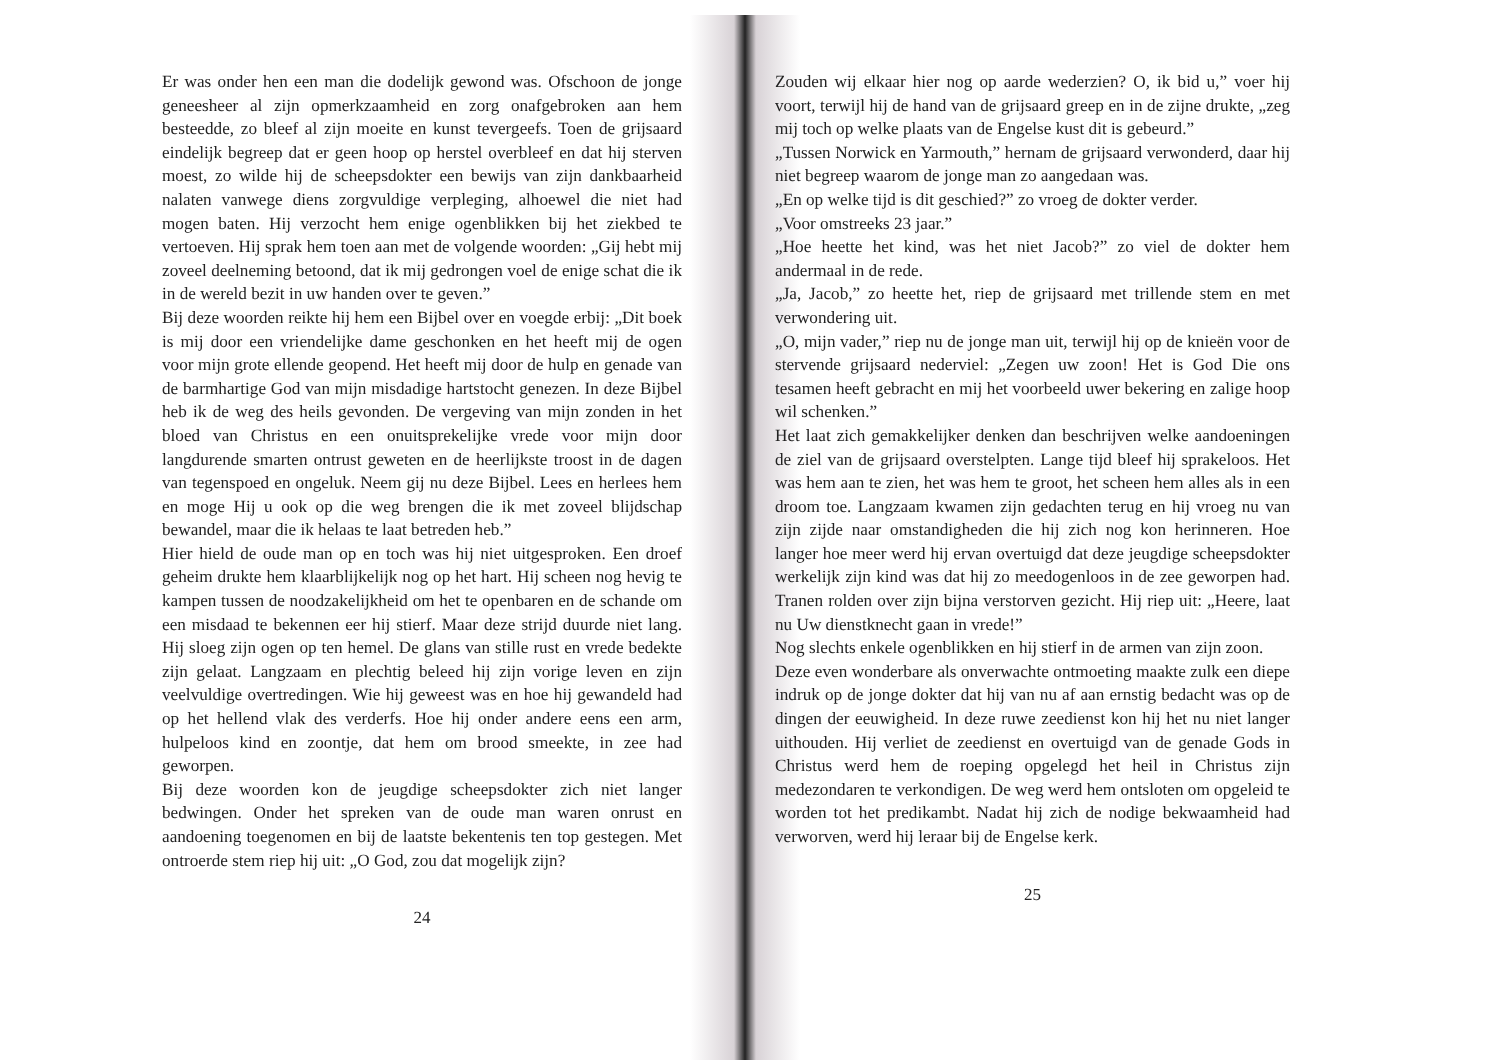Er was onder hen een man die dodelijk gewond was. Ofschoon de jonge geneesheer al zijn opmerkzaamheid en zorg onafgebroken aan hem besteedde, zo bleef al zijn moeite en kunst tevergeefs. Toen de grijsaard eindelijk begreep dat er geen hoop op herstel overbleef en dat hij sterven moest, zo wilde hij de scheepsdokter een bewijs van zijn dankbaarheid nalaten vanwege diens zorgvuldige verpleging, alhoewel die niet had mogen baten. Hij verzocht hem enige ogenblikken bij het ziekbed te vertoeven. Hij sprak hem toen aan met de volgende woorden: „Gij hebt mij zoveel deelneming betoond, dat ik mij gedrongen voel de enige schat die ik in de wereld bezit in uw handen over te geven.”
Bij deze woorden reikte hij hem een Bijbel over en voegde erbij: „Dit boek is mij door een vriendelijke dame geschonken en het heeft mij de ogen voor mijn grote ellende geopend. Het heeft mij door de hulp en genade van de barmhartige God van mijn misdadige hartstocht genezen. In deze Bijbel heb ik de weg des heils gevonden. De vergeving van mijn zonden in het bloed van Christus en een onuitsprekelijke vrede voor mijn door langdurende smarten ontrust geweten en de heerlijkste troost in de dagen van tegenspoed en ongeluk. Neem gij nu deze Bijbel. Lees en herlees hem en moge Hij u ook op die weg brengen die ik met zoveel blijdschap bewandel, maar die ik helaas te laat betreden heb.”
Hier hield de oude man op en toch was hij niet uitgesproken. Een droef geheim drukte hem klaarblijkelijk nog op het hart. Hij scheen nog hevig te kampen tussen de noodzakelijkheid om het te openbaren en de schande om een misdaad te bekennen eer hij stierf. Maar deze strijd duurde niet lang. Hij sloeg zijn ogen op ten hemel. De glans van stille rust en vrede bedekte zijn gelaat. Langzaam en plechtig beleed hij zijn vorige leven en zijn veelvuldige overtredingen. Wie hij geweest was en hoe hij gewandeld had op het hellend vlak des verderfs. Hoe hij onder andere eens een arm, hulpeloos kind en zoontje, dat hem om brood smeekte, in zee had geworpen.
Bij deze woorden kon de jeugdige scheepsdokter zich niet langer bedwingen. Onder het spreken van de oude man waren onrust en aandoening toegenomen en bij de laatste bekentenis ten top gestegen. Met ontroerde stem riep hij uit: „O God, zou dat mogelijk zijn?
24
Zouden wij elkaar hier nog op aarde wederzien? O, ik bid u,” voer hij voort, terwijl hij de hand van de grijsaard greep en in de zijne drukte, „zeg mij toch op welke plaats van de Engelse kust dit is gebeurd.”
„Tussen Norwick en Yarmouth,” hernam de grijsaard verwonderd, daar hij niet begreep waarom de jonge man zo aangedaan was.
„En op welke tijd is dit geschied?” zo vroeg de dokter verder.
„Voor omstreeks 23 jaar.”
„Hoe heette het kind, was het niet Jacob?” zo viel de dokter hem andermaal in de rede.
„Ja, Jacob,” zo heette het, riep de grijsaard met trillende stem en met verwondering uit.
„O, mijn vader,” riep nu de jonge man uit, terwijl hij op de knieën voor de stervende grijsaard nederviel: „Zegen uw zoon! Het is God Die ons tesamen heeft gebracht en mij het voorbeeld uwer bekering en zalige hoop wil schenken.”
Het laat zich gemakkelijker denken dan beschrijven welke aandoeningen de ziel van de grijsaard overstelpten. Lange tijd bleef hij sprakeloos. Het was hem aan te zien, het was hem te groot, het scheen hem alles als in een droom toe. Langzaam kwamen zijn gedachten terug en hij vroeg nu van zijn zijde naar omstandigheden die hij zich nog kon herinneren. Hoe langer hoe meer werd hij ervan overtuigd dat deze jeugdige scheepsdokter werkelijk zijn kind was dat hij zo meedogenloos in de zee geworpen had. Tranen rolden over zijn bijna verstorven gezicht. Hij riep uit: „Heere, laat nu Uw dienstknecht gaan in vrede!”
Nog slechts enkele ogenblikken en hij stierf in de armen van zijn zoon.
Deze even wonderbare als onverwachte ontmoeting maakte zulk een diepe indruk op de jonge dokter dat hij van nu af aan ernstig bedacht was op de dingen der eeuwigheid. In deze ruwe zeedienst kon hij het nu niet langer uithouden. Hij verliet de zeedienst en overtuigd van de genade Gods in Christus werd hem de roeping opgelegd het heil in Christus zijn medezondaren te verkondigen. De weg werd hem ontsloten om opgeleid te worden tot het predikambt. Nadat hij zich de nodige bekwaamheid had verworven, werd hij leraar bij de Engelse kerk.
25